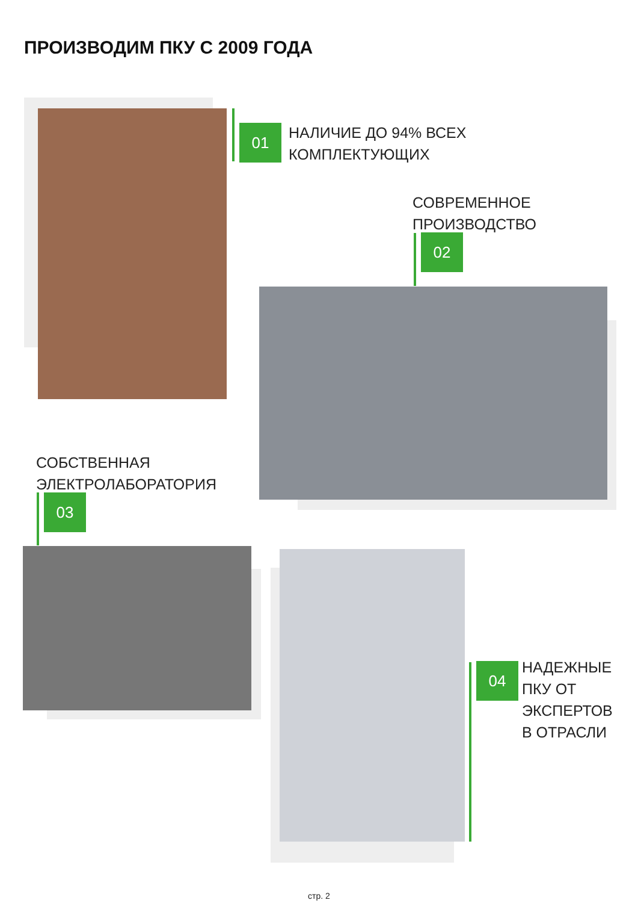ПРОИЗВОДИМ ПКУ С 2009 ГОДА
01
НАЛИЧИЕ ДО 94% ВСЕХ
КОМПЛЕКТУЮЩИХ
СОВРЕМЕННОЕ
ПРОИЗВОДСТВО
02
СОБСТВЕННАЯ
ЭЛЕКТРОЛАБОРАТОРИЯ
03
04
НАДЕЖНЫЕ
ПКУ ОТ
ЭКСПЕРТОВ
В ОТРАСЛИ
стр. 2